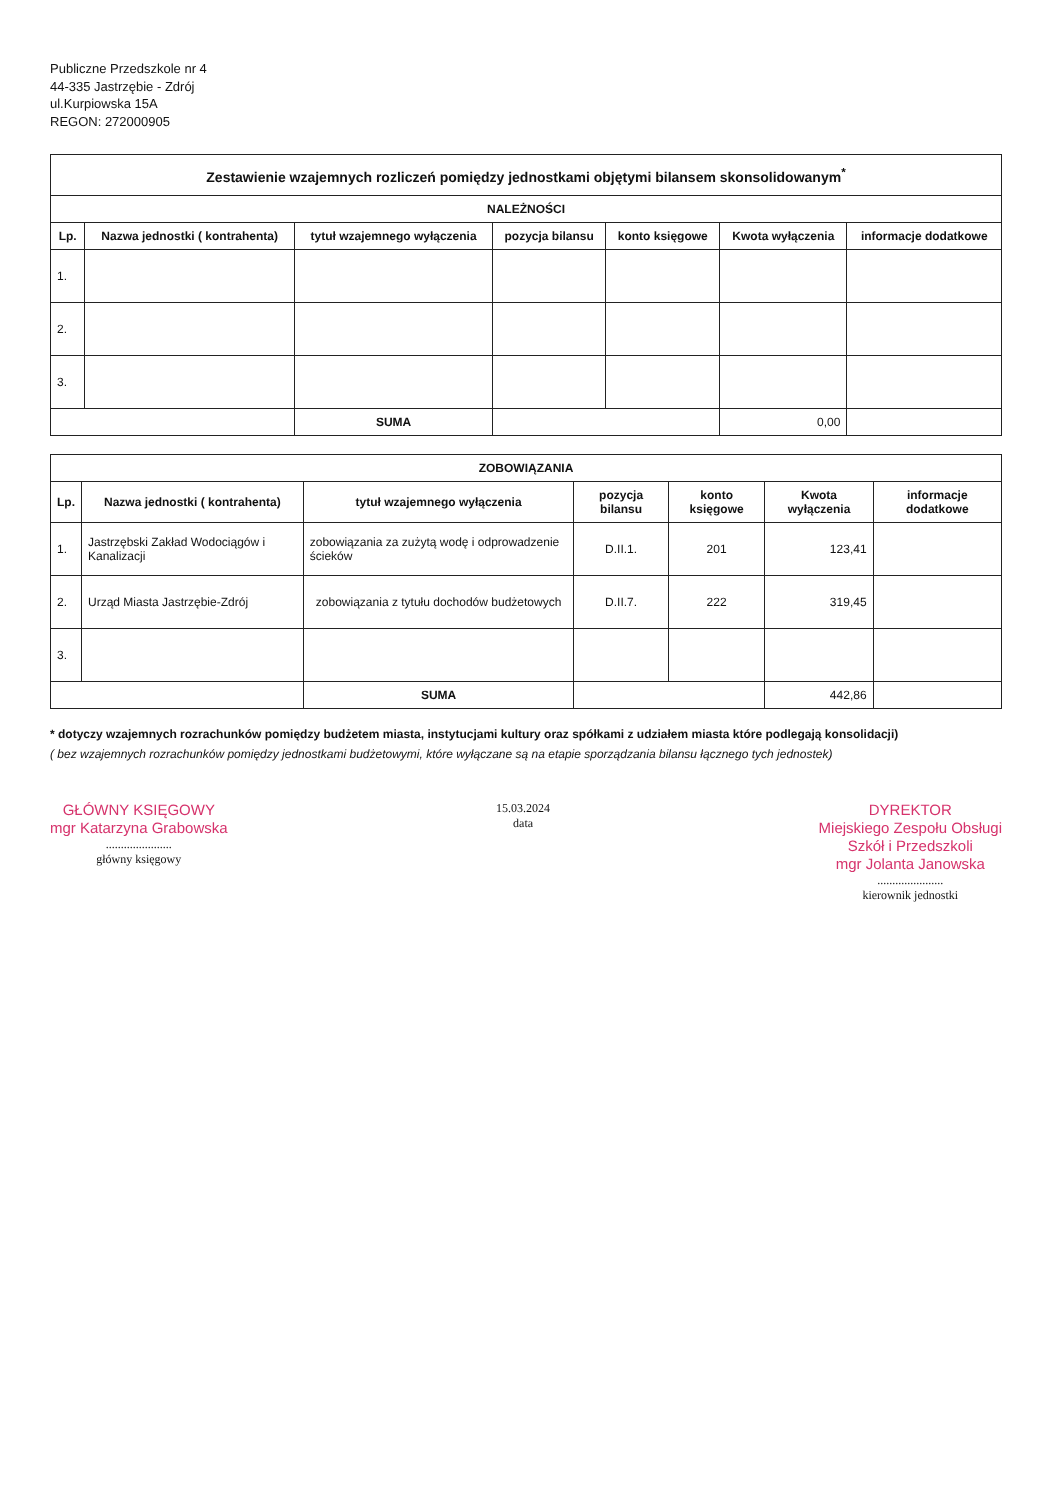Publiczne Przedszkole nr 4
44-335 Jastrzębie - Zdrój
ul.Kurpiowska 15A
REGON: 272000905
| Zestawienie wzajemnych rozliczeń pomiędzy jednostkami objętymi bilansem skonsolidowanym<sup>*</sup> | | | | | | |
| NALEŻNOŚCI | | | | | | |
| Lp. | Nazwa jednostki ( kontrahenta) | tytuł wzajemnego wyłączenia | pozycja bilansu | konto księgowe | Kwota wyłączenia | informacje dodatkowe |
| 1. | | | | | | |
| 2. | | | | | | |
| 3. | | | | | | |
| | | SUMA | | | 0,00 | |
| ZOBOWIĄZANIA | | | | | | |
| Lp. | Nazwa jednostki ( kontrahenta) | tytuł wzajemnego wyłączenia | pozycja bilansu | konto księgowe | Kwota wyłączenia | informacje dodatkowe |
| 1. | Jastrzębski Zakład Wodociągów i Kanalizacji | zobowiązania za zużytą wodę i odprowadzenie ścieków | D.II.1. | 201 | 123,41 | |
| 2. | Urząd Miasta Jastrzębie-Zdrój | zobowiązania z tytułu dochodów budżetowych | D.II.7. | 222 | 319,45 | |
| 3. | | | | | | |
| | | SUMA | | | 442,86 | |
* dotyczy wzajemnych rozrachunków pomiędzy budżetem miasta, instytucjami kultury oraz spółkami z udziałem miasta które podlegają konsolidacji)
( bez wzajemnych rozrachunków pomiędzy jednostkami budżetowymi, które wyłączane są na etapie sporządzania bilansu łącznego tych jednostek)
GŁÓWNY KSIĘGOWY
mgr Katarzyna Grabowska
......................
główny księgowy
15.03.2024
data
DYREKTOR
Miejskiego Zespołu Obsługi
Szkół i Przedszkoli
mgr Jolanta Janowska
......................
kierownik jednostki